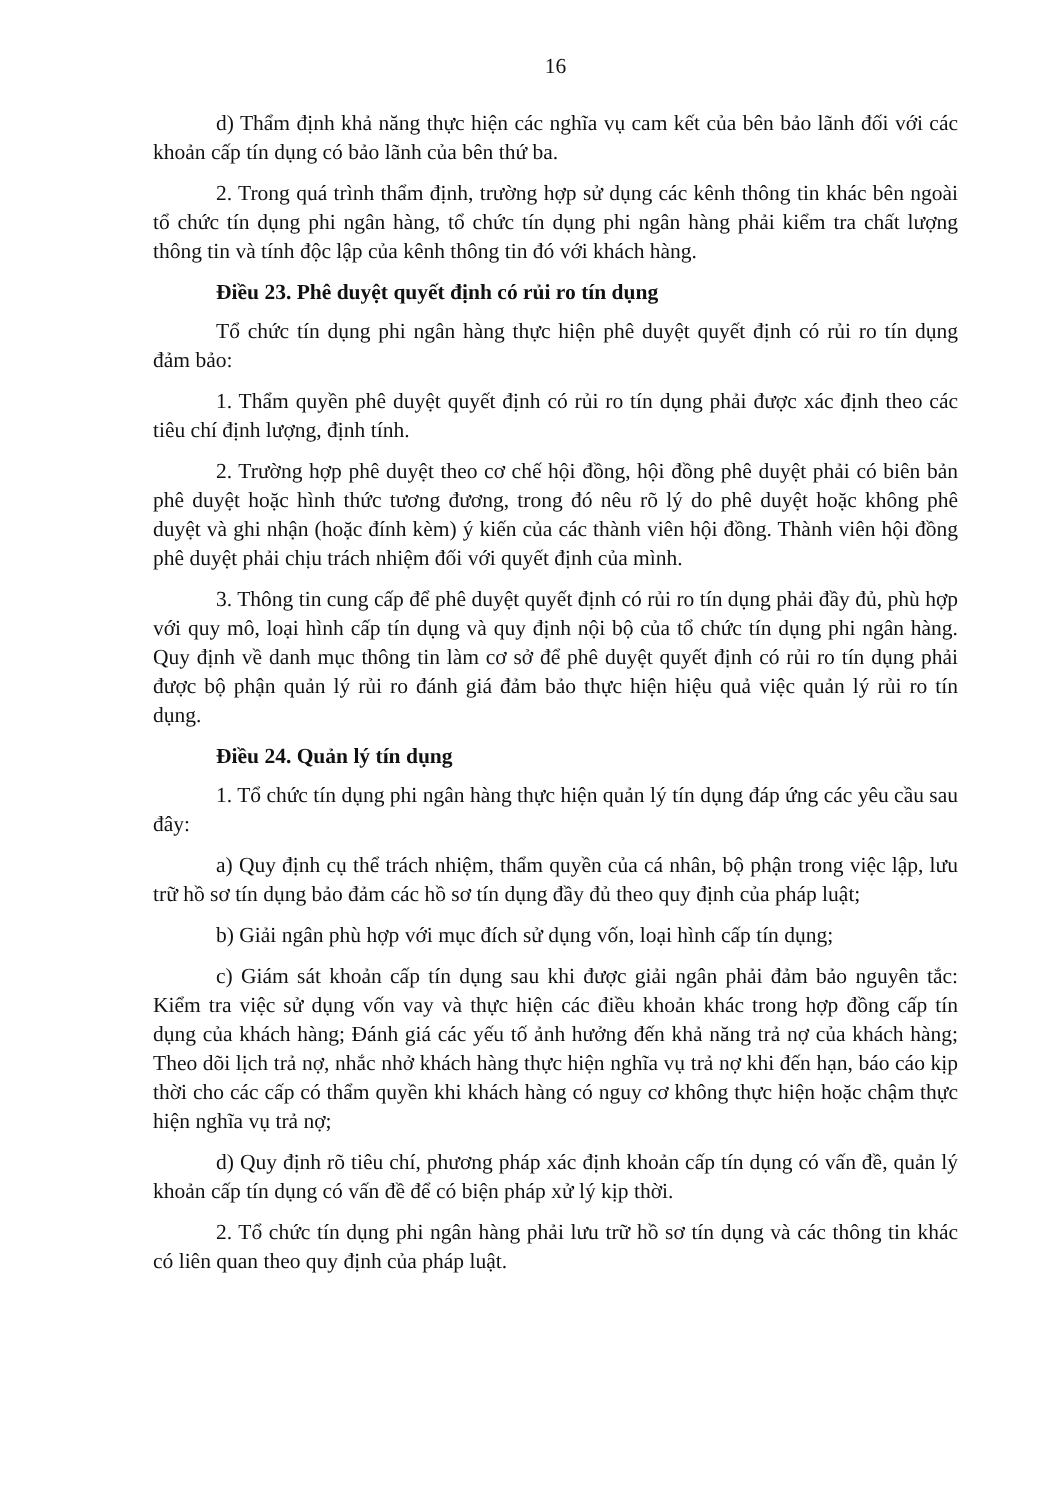16
d) Thẩm định khả năng thực hiện các nghĩa vụ cam kết của bên bảo lãnh đối với các khoản cấp tín dụng có bảo lãnh của bên thứ ba.
2. Trong quá trình thẩm định, trường hợp sử dụng các kênh thông tin khác bên ngoài tổ chức tín dụng phi ngân hàng, tổ chức tín dụng phi ngân hàng phải kiểm tra chất lượng thông tin và tính độc lập của kênh thông tin đó với khách hàng.
Điều 23. Phê duyệt quyết định có rủi ro tín dụng
Tổ chức tín dụng phi ngân hàng thực hiện phê duyệt quyết định có rủi ro tín dụng đảm bảo:
1. Thẩm quyền phê duyệt quyết định có rủi ro tín dụng phải được xác định theo các tiêu chí định lượng, định tính.
2. Trường hợp phê duyệt theo cơ chế hội đồng, hội đồng phê duyệt phải có biên bản phê duyệt hoặc hình thức tương đương, trong đó nêu rõ lý do phê duyệt hoặc không phê duyệt và ghi nhận (hoặc đính kèm) ý kiến của các thành viên hội đồng. Thành viên hội đồng phê duyệt phải chịu trách nhiệm đối với quyết định của mình.
3. Thông tin cung cấp để phê duyệt quyết định có rủi ro tín dụng phải đầy đủ, phù hợp với quy mô, loại hình cấp tín dụng và quy định nội bộ của tổ chức tín dụng phi ngân hàng. Quy định về danh mục thông tin làm cơ sở để phê duyệt quyết định có rủi ro tín dụng phải được bộ phận quản lý rủi ro đánh giá đảm bảo thực hiện hiệu quả việc quản lý rủi ro tín dụng.
Điều 24. Quản lý tín dụng
1. Tổ chức tín dụng phi ngân hàng thực hiện quản lý tín dụng đáp ứng các yêu cầu sau đây:
a) Quy định cụ thể trách nhiệm, thẩm quyền của cá nhân, bộ phận trong việc lập, lưu trữ hồ sơ tín dụng bảo đảm các hồ sơ tín dụng đầy đủ theo quy định của pháp luật;
b) Giải ngân phù hợp với mục đích sử dụng vốn, loại hình cấp tín dụng;
c) Giám sát khoản cấp tín dụng sau khi được giải ngân phải đảm bảo nguyên tắc: Kiểm tra việc sử dụng vốn vay và thực hiện các điều khoản khác trong hợp đồng cấp tín dụng của khách hàng; Đánh giá các yếu tố ảnh hưởng đến khả năng trả nợ của khách hàng; Theo dõi lịch trả nợ, nhắc nhở khách hàng thực hiện nghĩa vụ trả nợ khi đến hạn, báo cáo kịp thời cho các cấp có thẩm quyền khi khách hàng có nguy cơ không thực hiện hoặc chậm thực hiện nghĩa vụ trả nợ;
d) Quy định rõ tiêu chí, phương pháp xác định khoản cấp tín dụng có vấn đề, quản lý khoản cấp tín dụng có vấn đề để có biện pháp xử lý kịp thời.
2. Tổ chức tín dụng phi ngân hàng phải lưu trữ hồ sơ tín dụng và các thông tin khác có liên quan theo quy định của pháp luật.